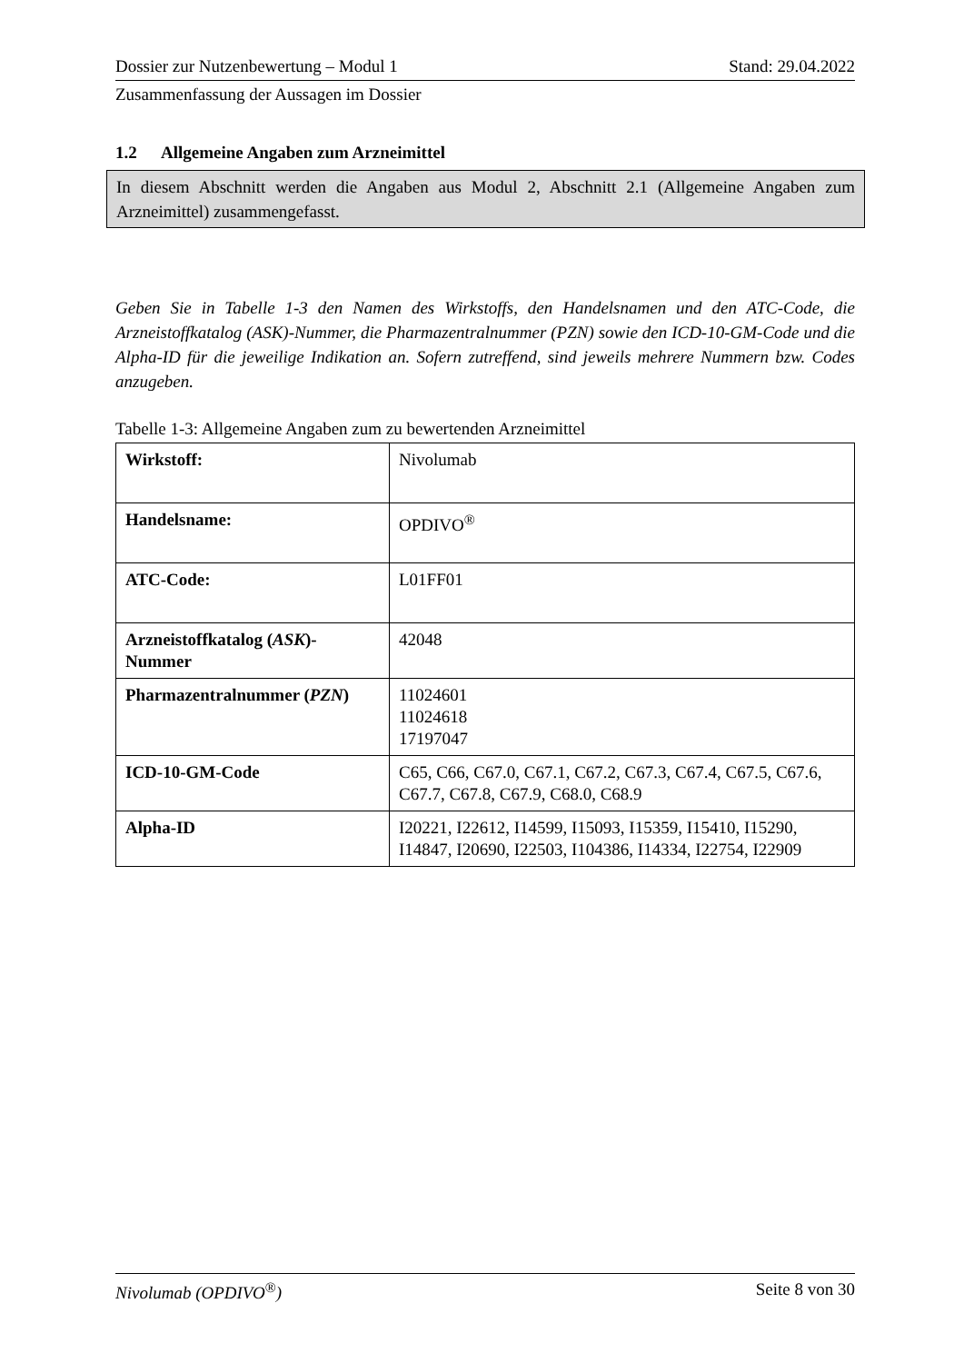Dossier zur Nutzenbewertung – Modul 1 Stand: 29.04.2022
Zusammenfassung der Aussagen im Dossier
1.2 Allgemeine Angaben zum Arzneimittel
In diesem Abschnitt werden die Angaben aus Modul 2, Abschnitt 2.1 (Allgemeine Angaben zum Arzneimittel) zusammengefasst.
Geben Sie in Tabelle 1-3 den Namen des Wirkstoffs, den Handelsnamen und den ATC-Code, die Arzneistoffkatalog (ASK)-Nummer, die Pharmazentralnummer (PZN) sowie den ICD-10-GM-Code und die Alpha-ID für die jeweilige Indikation an. Sofern zutreffend, sind jeweils mehrere Nummern bzw. Codes anzugeben.
Tabelle 1-3: Allgemeine Angaben zum zu bewertenden Arzneimittel
| Wirkstoff: | Nivolumab |
| Handelsname: | OPDIVO<sup>®</sup> |
| ATC-Code: | L01FF01 |
| Arzneistoffkatalog ( ASK )-Nummer | 42048 |
| Pharmazentralnummer ( PZN ) | 11024601 11024618 17197047 |
| ICD-10-GM-Code | C65, C66, C67.0, C67.1, C67.2, C67.3, C67.4, C67.5, C67.6, C67.7, C67.8, C67.9, C68.0, C68.9 |
| Alpha-ID | I20221, I22612, I14599, I15093, I15359, I15410, I15290, I14847, I20690, I22503, I104386, I14334, I22754, I22909 |
Nivolumab (OPDIVO<sup>®</sup>) Seite 8 von 30